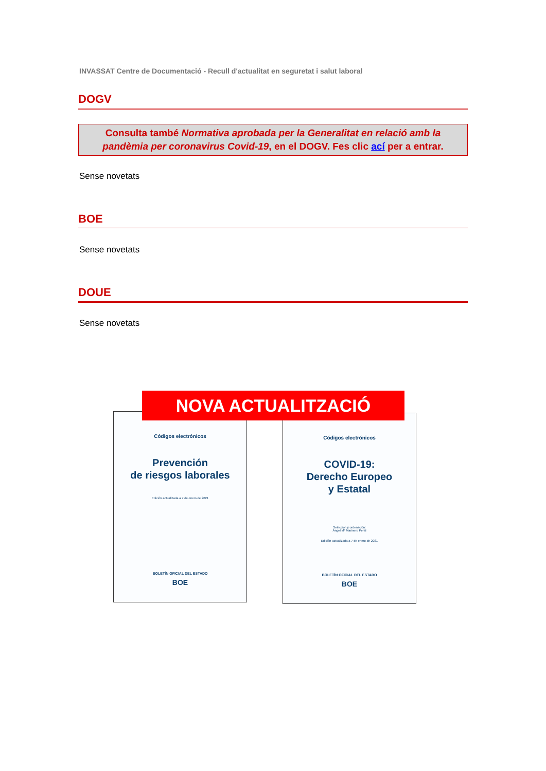INVASSAT Centre de Documentació - Recull d'actualitat en seguretat i salut laboral
DOGV
Consulta també Normativa aprobada per la Generalitat en relació amb la pandèmia per coronavirus Covid-19, en el DOGV. Fes clic ací per a entrar.
Sense novetats
BOE
Sense novetats
DOUE
Sense novetats
Códigos electrónicos
Prevención
de riesgos laborales
Edición actualizada a 7 de enero de 2021
BOLETÍN OFICIAL DEL ESTADO
BOE
Códigos electrónicos
COVID-19:
Derecho Europeo
y Estatal
Selección y ordenación:
Ángel Mª Marinero Peral
Edición actualizada a 7 de enero de 2021
BOLETÍN OFICIAL DEL ESTADO
BOE
NOVA ACTUALITZACIÓ